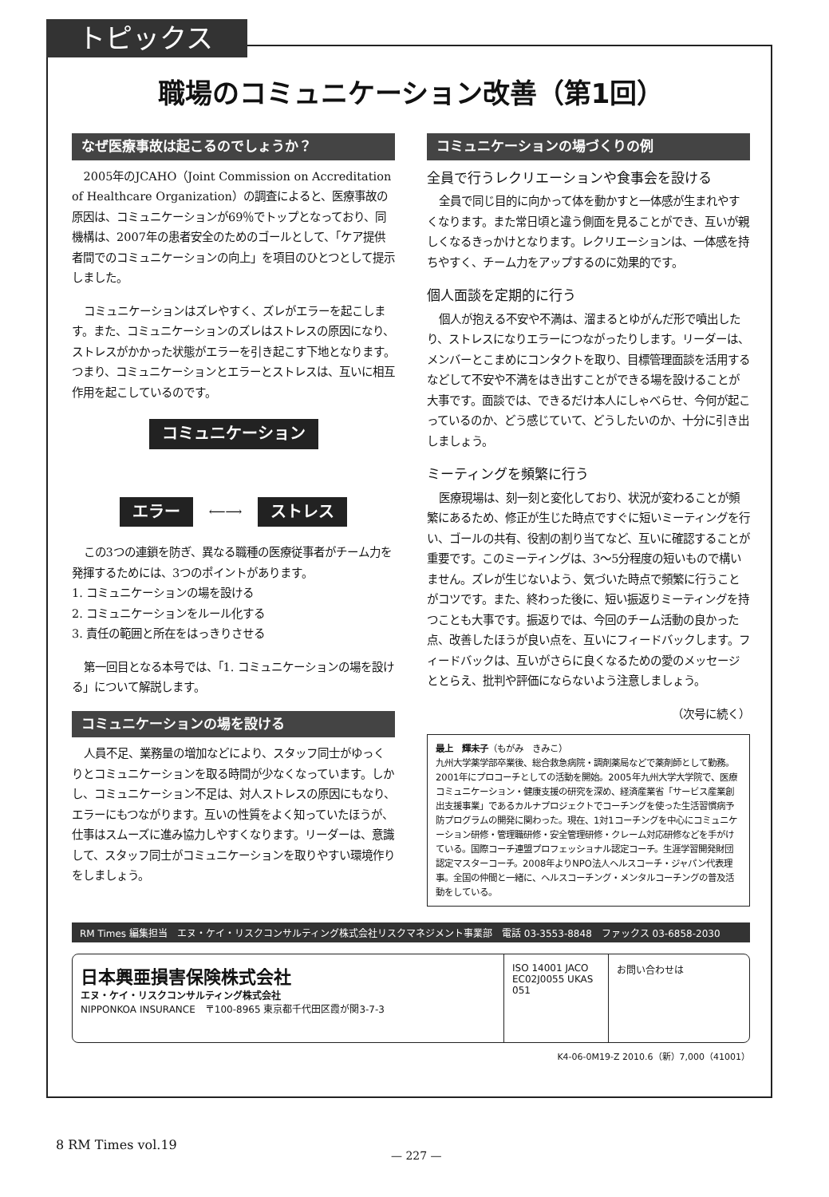トピックス
職場のコミュニケーション改善（第1回）
なぜ医療事故は起こるのでしょうか？
2005年のJCAHO（Joint Commission on Accreditation of Healthcare Organization）の調査によると、医療事故の原因は、コミュニケーションが69％でトップとなっており、同機構は、2007年の患者安全のためのゴールとして、「ケア提供者間でのコミュニケーションの向上」を項目のひとつとして提示しました。
コミュニケーションはズレやすく、ズレがエラーを起こします。また、コミュニケーションのズレはストレスの原因になり、ストレスがかかった状態がエラーを引き起こす下地となります。つまり、コミュニケーションとエラーとストレスは、互いに相互作用を起こしているのです。
コミュニケーション
エラー ⟵⟶ ストレス
この3つの連鎖を防ぎ、異なる職種の医療従事者がチーム力を発揮するためには、3つのポイントがあります。
1. コミュニケーションの場を設ける
2. コミュニケーションをルール化する
3. 責任の範囲と所在をはっきりさせる
第一回目となる本号では、「1. コミュニケーションの場を設ける」について解説します。
コミュニケーションの場を設ける
人員不足、業務量の増加などにより、スタッフ同士がゆっくりとコミュニケーションを取る時間が少なくなっています。しかし、コミュニケーション不足は、対人ストレスの原因にもなり、エラーにもつながります。互いの性質をよく知っていたほうが、仕事はスムーズに進み協力しやすくなります。リーダーは、意識して、スタッフ同士がコミュニケーションを取りやすい環境作りをしましょう。
コミュニケーションの場づくりの例
全員で行うレクリエーションや食事会を設ける
全員で同じ目的に向かって体を動かすと一体感が生まれやすくなります。また常日頃と違う側面を見ることができ、互いが親しくなるきっかけとなります。レクリエーションは、一体感を持ちやすく、チーム力をアップするのに効果的です。
個人面談を定期的に行う
個人が抱える不安や不満は、溜まるとゆがんだ形で噴出したり、ストレスになりエラーにつながったりします。リーダーは、メンバーとこまめにコンタクトを取り、目標管理面談を活用するなどして不安や不満をはき出すことができる場を設けることが大事です。面談では、できるだけ本人にしゃべらせ、今何が起こっているのか、どう感じていて、どうしたいのか、十分に引き出しましょう。
ミーティングを頻繁に行う
医療現場は、刻一刻と変化しており、状況が変わることが頻繁にあるため、修正が生じた時点ですぐに短いミーティングを行い、ゴールの共有、役割の割り当てなど、互いに確認することが重要です。このミーティングは、3〜5分程度の短いもので構いません。ズレが生じないよう、気づいた時点で頻繁に行うことがコツです。また、終わった後に、短い振返りミーティングを持つことも大事です。振返りでは、今回のチーム活動の良かった点、改善したほうが良い点を、互いにフィードバックします。フィードバックは、互いがさらに良くなるための愛のメッセージととらえ、批判や評価にならないよう注意しましょう。
（次号に続く）
最上　輝未子（もがみ　きみこ）
九州大学薬学部卒業後、総合救急病院・調剤薬局などで薬剤師として勤務。2001年にプロコーチとしての活動を開始。2005年九州大学大学院で、医療コミュニケーション・健康支援の研究を深め、経済産業省「サービス産業創出支援事業」であるカルナプロジェクトでコーチングを使った生活習慣病予防プログラムの開発に関わった。現在、1対1コーチングを中心にコミュニケーション研修・管理職研修・安全管理研修・クレーム対応研修などを手がけている。国際コーチ連盟プロフェッショナル認定コーチ。生涯学習開発財団認定マスターコーチ。2008年よりNPO法人ヘルスコーチ・ジャパン代表理事。全国の仲間と一緒に、ヘルスコーチング・メンタルコーチングの普及活動をしている。
RM Times 編集担当　エヌ・ケイ・リスクコンサルティング株式会社リスクマネジメント事業部　電話 03-3553-8848　ファックス 03-6858-2030
日本興亜損害保険株式会社
エヌ・ケイ・リスクコンサルティング株式会社
NIPPONKOA INSURANCE　〒100-8965 東京都千代田区霞が関3-7-3
ISO 14001 JACO EC02J0055 UKAS 051
お問い合わせは
K4-06-0M19-Z 2010.6（新）7,000（41001）
8 RM Times vol.19
— 227 —